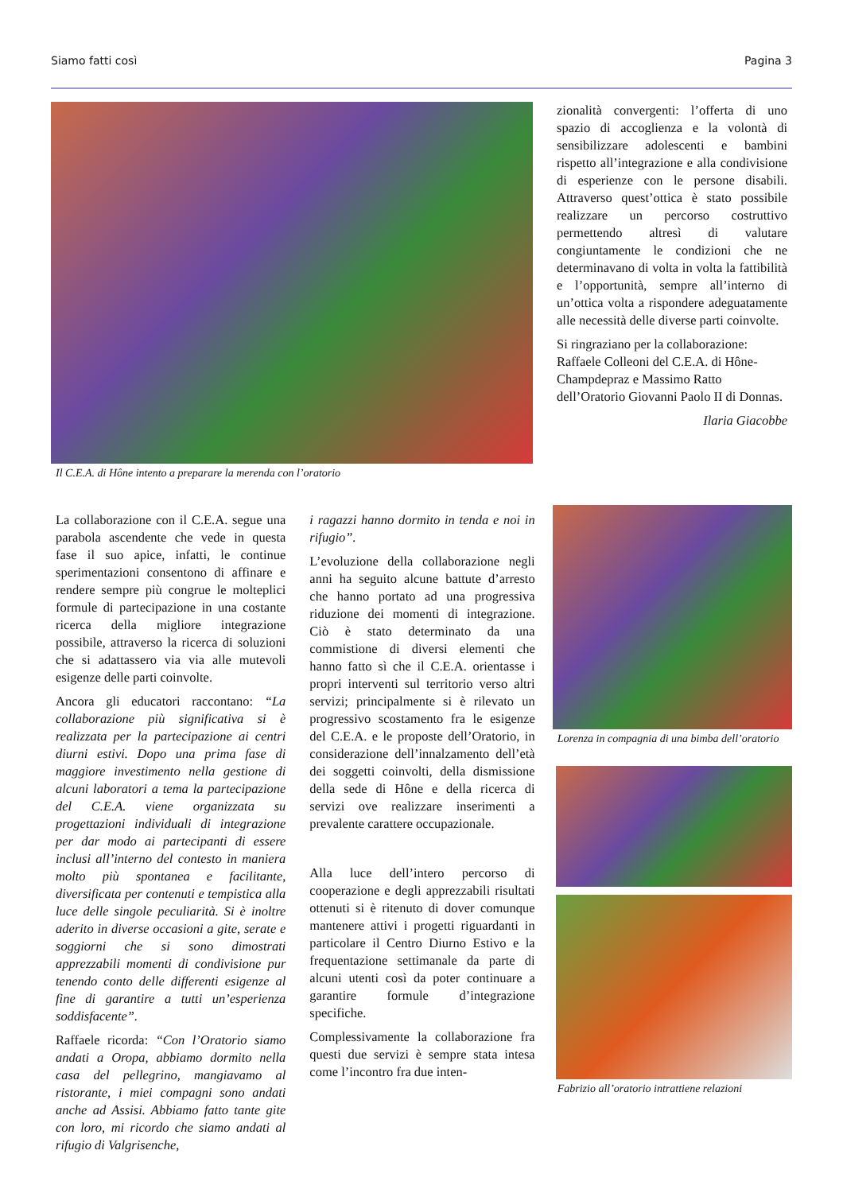Siamo fatti così Pagina 3
Il C.E.A. di Hône intento a preparare la merenda con l’oratorio
zionalità convergenti: l’offerta di uno spazio di accoglienza e la volontà di sensibilizzare adolescenti e bambini rispetto all’integrazione e alla condivisione di esperienze con le persone disabili. Attraverso quest’ottica è stato possibile realizzare un percorso costruttivo permettendo altresì di valutare congiuntamente le condizioni che ne determinavano di volta in volta la fattibilità e l’opportunità, sempre all’interno di un’ottica volta a rispondere adeguatamente alle necessità delle diverse parti coinvolte.
Si ringraziano per la collaborazione: Raffaele Colleoni del C.E.A. di Hône-Champdepraz e Massimo Ratto dell’Oratorio Giovanni Paolo II di Donnas.
Ilaria Giacobbe
La collaborazione con il C.E.A. segue una parabola ascendente che vede in questa fase il suo apice, infatti, le continue sperimentazioni consentono di affinare e rendere sempre più congrue le molteplici formule di partecipazione in una costante ricerca della migliore integrazione possibile, attraverso la ricerca di soluzioni che si adattassero via via alle mutevoli esigenze delle parti coinvolte.
Ancora gli educatori raccontano: “La collaborazione più significativa si è realizzata per la partecipazione ai centri diurni estivi. Dopo una prima fase di maggiore investimento nella gestione di alcuni laboratori a tema la partecipazione del C.E.A. viene organizzata su progettazioni individuali di integrazione per dar modo ai partecipanti di essere inclusi all’interno del contesto in maniera molto più spontanea e facilitante, diversificata per contenuti e tempistica alla luce delle singole peculiarità. Si è inoltre aderito in diverse occasioni a gite, serate e soggiorni che si sono dimostrati apprezzabili momenti di condivisione pur tenendo conto delle differenti esigenze al fine di garantire a tutti un’esperienza soddisfacente”.
Raffaele ricorda: “Con l’Oratorio siamo andati a Oropa, abbiamo dormito nella casa del pellegrino, mangiavamo al ristorante, i miei compagni sono andati anche ad Assisi. Abbiamo fatto tante gite con loro, mi ricordo che siamo andati al rifugio di Valgrisenche,
i ragazzi hanno dormito in tenda e noi in rifugio”.
L’evoluzione della collaborazione negli anni ha seguito alcune battute d’arresto che hanno portato ad una progressiva riduzione dei momenti di integrazione. Ciò è stato determinato da una commistione di diversi elementi che hanno fatto sì che il C.E.A. orientasse i propri interventi sul territorio verso altri servizi; principalmente si è rilevato un progressivo scostamento fra le esigenze del C.E.A. e le proposte dell’Oratorio, in considerazione dell’innalzamento dell’età dei soggetti coinvolti, della dismissione della sede di Hône e della ricerca di servizi ove realizzare inserimenti a prevalente carattere occupazionale.
Alla luce dell’intero percorso di cooperazione e degli apprezzabili risultati ottenuti si è ritenuto di dover comunque mantenere attivi i progetti riguardanti in particolare il Centro Diurno Estivo e la frequentazione settimanale da parte di alcuni utenti così da poter continuare a garantire formule d’integrazione specifiche.
Complessivamente la collaborazione fra questi due servizi è sempre stata intesa come l’incontro fra due inten-
Lorenza in compagnia di una bimba dell’oratorio
Fabrizio all’oratorio intrattiene relazioni